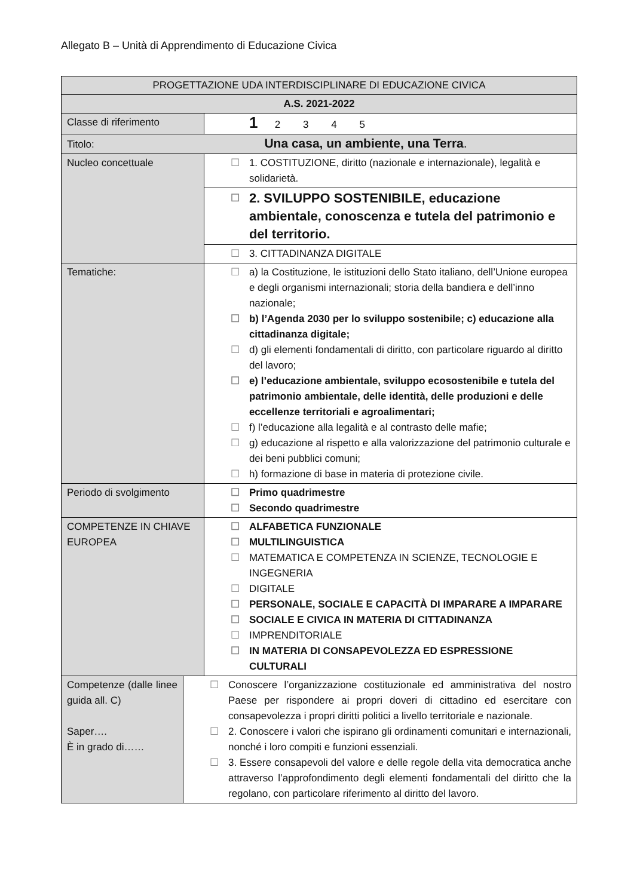Allegato B – Unità di Apprendimento di Educazione Civica
| PROGETTAZIONE UDA INTERDISCIPLINARE DI EDUCAZIONE CIVICA | | |
| --- | --- | --- |
| A.S. 2021-2022 | | |
| Classe di riferimento | | 1 2 3 4 5 |
| Titolo: Una casa, un ambiente, una Terra . | | |
| Nucleo concettuale | | ☐ 1. COSTITUZIONE, diritto (nazionale e internazionale), legalità e solidarietà. |
| | | ☐ 2. SVILUPPO SOSTENIBILE, educazione ambientale, conoscenza e tutela del patrimonio e del territorio. |
| | | ☐ 3. CITTADINANZA DIGITALE |
| Tematiche: | | ☐ a) la Costituzione, le istituzioni dello Stato italiano, dell’Unione europea e degli organismi internazionali; storia della bandiera e dell’inno nazionale; ☐ b) l’Agenda 2030 per lo sviluppo sostenibile; c) educazione alla cittadinanza digitale; ☐ d) gli elementi fondamentali di diritto, con particolare riguardo al diritto del lavoro; ☐ e) l’educazione ambientale, sviluppo ecosostenibile e tutela del patrimonio ambientale, delle identità, delle produzioni e delle eccellenze territoriali e agroalimentari; ☐ f) l’educazione alla legalità e al contrasto delle mafie; ☐ g) educazione al rispetto e alla valorizzazione del patrimonio culturale e dei beni pubblici comuni; ☐ h) formazione di base in materia di protezione civile. |
| Periodo di svolgimento | | ☐ Primo quadrimestre ☐ Secondo quadrimestre |
| COMPETENZE IN CHIAVE EUROPEA | | ☐ ALFABETICA FUNZIONALE ☐ MULTILINGUISTICA ☐ MATEMATICA E COMPETENZA IN SCIENZE, TECNOLOGIE E INGEGNERIA ☐ DIGITALE ☐ PERSONALE, SOCIALE E CAPACITÀ DI IMPARARE A IMPARARE ☐ SOCIALE E CIVICA IN MATERIA DI CITTADINANZA ☐ IMPRENDITORIALE ☐ IN MATERIA DI CONSAPEVOLEZZA ED ESPRESSIONE CULTURALI |
| Competenze (dalle linee guida all. C) Saper…. È in grado di…… | ☐ Conoscere l’organizzazione costituzionale ed amministrativa del nostro Paese per rispondere ai propri doveri di cittadino ed esercitare con consapevolezza i propri diritti politici a livello territoriale e nazionale. ☐ 2. Conoscere i valori che ispirano gli ordinamenti comunitari e internazionali, nonché i loro compiti e funzioni essenziali. ☐ 3. Essere consapevoli del valore e delle regole della vita democratica anche attraverso l’approfondimento degli elementi fondamentali del diritto che la regolano, con particolare riferimento al diritto del lavoro. | |